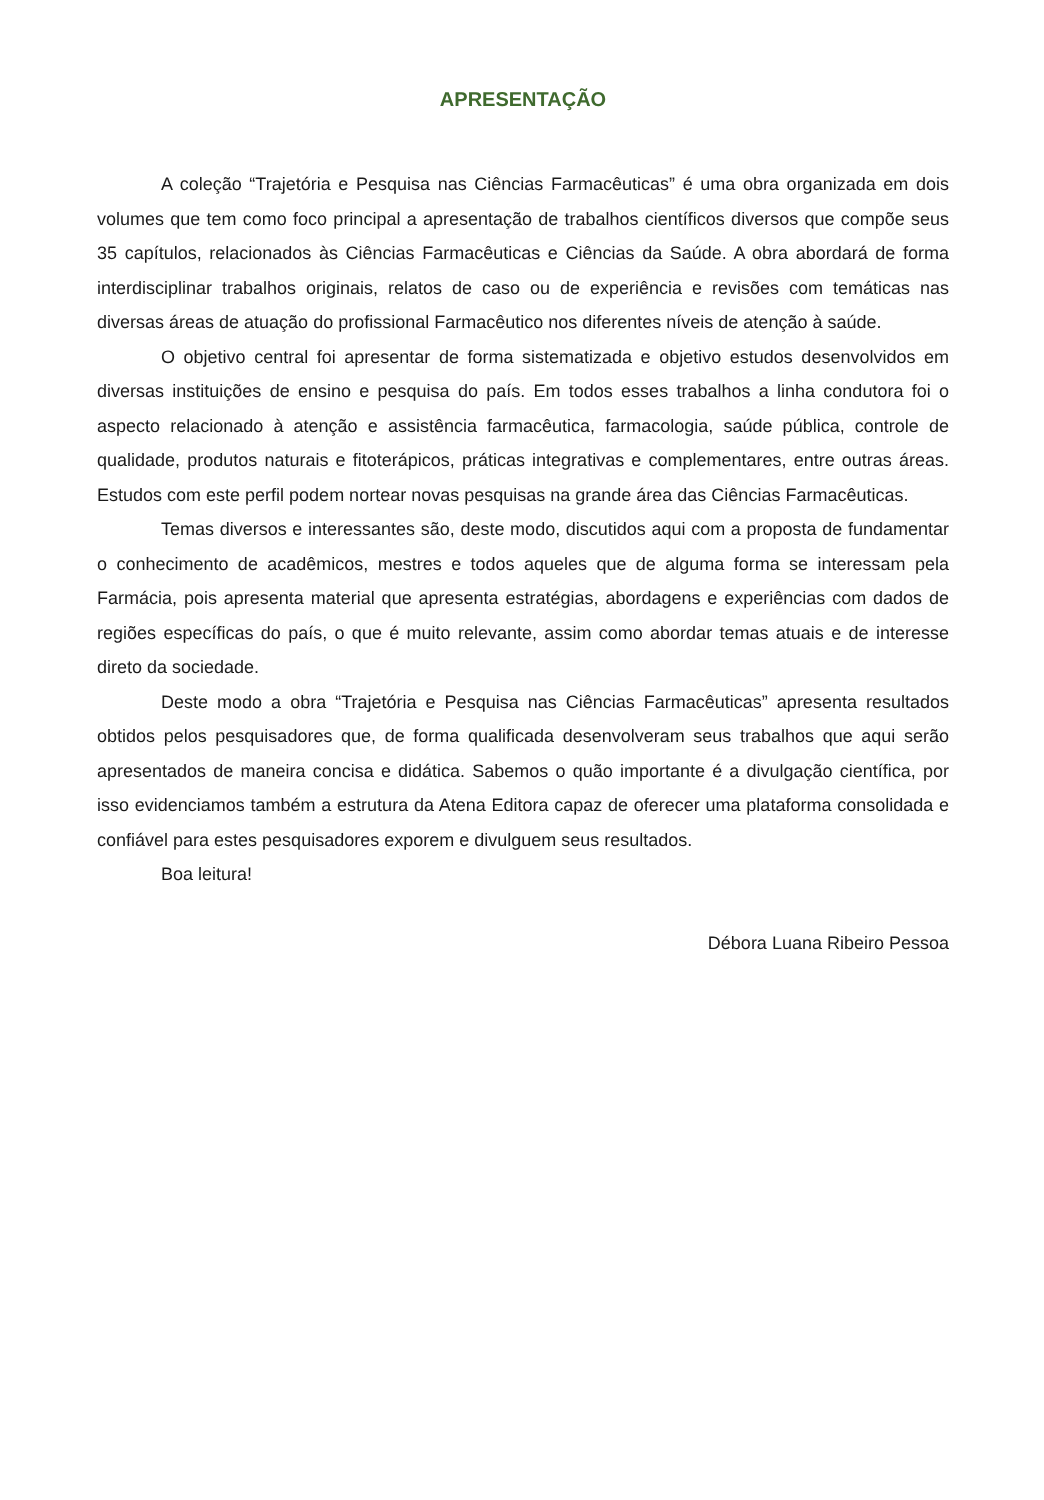APRESENTAÇÃO
A coleção “Trajetória e Pesquisa nas Ciências Farmacêuticas” é uma obra organizada em dois volumes que tem como foco principal a apresentação de trabalhos científicos diversos que compõe seus 35 capítulos, relacionados às Ciências Farmacêuticas e Ciências da Saúde. A obra abordará de forma interdisciplinar trabalhos originais, relatos de caso ou de experiência e revisões com temáticas nas diversas áreas de atuação do profissional Farmacêutico nos diferentes níveis de atenção à saúde.
O objetivo central foi apresentar de forma sistematizada e objetivo estudos desenvolvidos em diversas instituições de ensino e pesquisa do país. Em todos esses trabalhos a linha condutora foi o aspecto relacionado à atenção e assistência farmacêutica, farmacologia, saúde pública, controle de qualidade, produtos naturais e fitoterápicos, práticas integrativas e complementares, entre outras áreas. Estudos com este perfil podem nortear novas pesquisas na grande área das Ciências Farmacêuticas.
Temas diversos e interessantes são, deste modo, discutidos aqui com a proposta de fundamentar o conhecimento de acadêmicos, mestres e todos aqueles que de alguma forma se interessam pela Farmácia, pois apresenta material que apresenta estratégias, abordagens e experiências com dados de regiões específicas do país, o que é muito relevante, assim como abordar temas atuais e de interesse direto da sociedade.
Deste modo a obra “Trajetória e Pesquisa nas Ciências Farmacêuticas” apresenta resultados obtidos pelos pesquisadores que, de forma qualificada desenvolveram seus trabalhos que aqui serão apresentados de maneira concisa e didática. Sabemos o quão importante é a divulgação científica, por isso evidenciamos também a estrutura da Atena Editora capaz de oferecer uma plataforma consolidada e confiável para estes pesquisadores exporem e divulguem seus resultados.
Boa leitura!
Débora Luana Ribeiro Pessoa